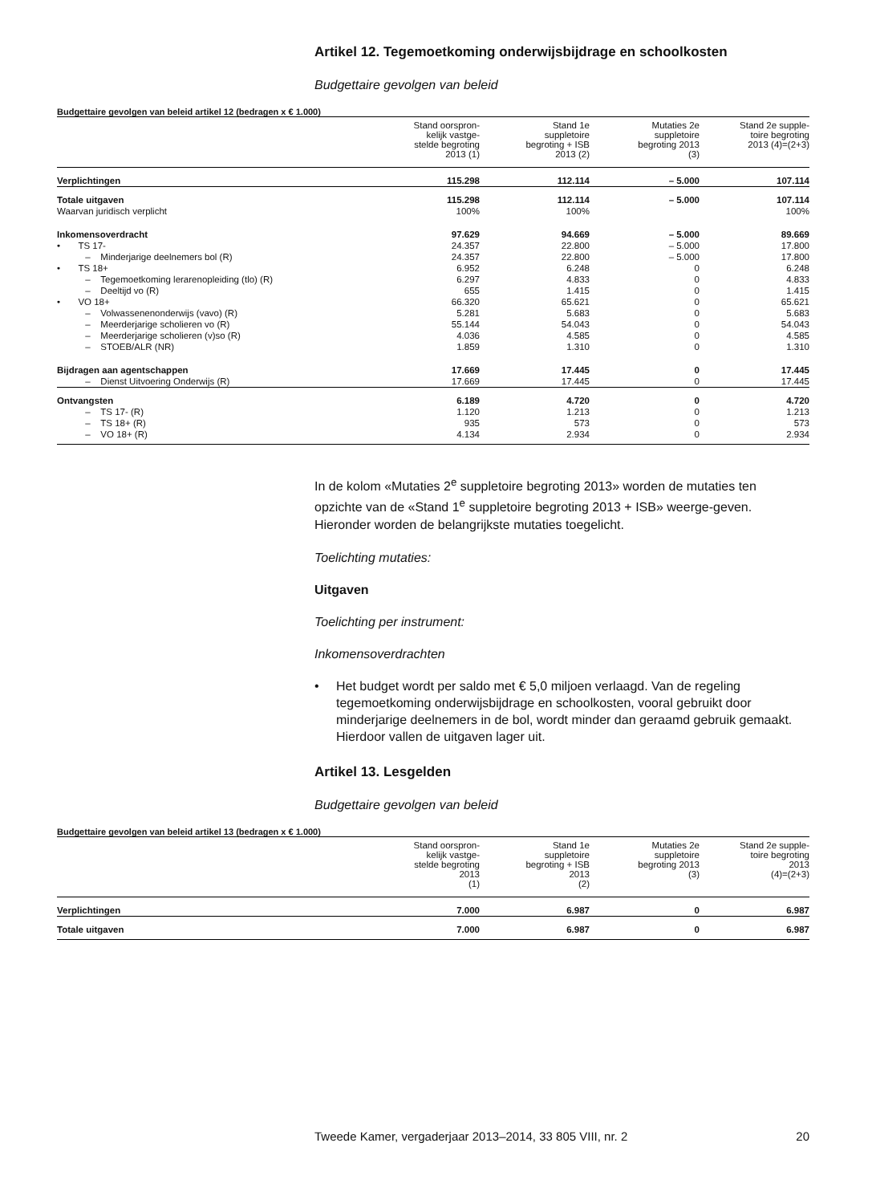Artikel 12. Tegemoetkoming onderwijsbijdrage en schoolkosten
Budgettaire gevolgen van beleid
Budgettaire gevolgen van beleid artikel 12 (bedragen x € 1.000)
| | Stand oorspron- kelijk vastge- stelde begroting 2013 (1) | Stand 1e suppletoire begroting + ISB 2013 (2) | Mutaties 2e suppletoire begroting 2013 (3) | Stand 2e supple- toire begroting 2013 (4)=(2+3) |
| --- | --- | --- | --- | --- |
| Verplichtingen | 115.298 | 112.114 | – 5.000 | 107.114 |
| Totale uitgaven | 115.298 | 112.114 | – 5.000 | 107.114 |
| Waarvan juridisch verplicht | 100% | 100% | | 100% |
| Inkomensoverdracht | 97.629 | 94.669 | – 5.000 | 89.669 |
| • TS 17- | 24.357 | 22.800 | – 5.000 | 17.800 |
| – Minderjarige deelnemers bol (R) | 24.357 | 22.800 | – 5.000 | 17.800 |
| • TS 18+ | 6.952 | 6.248 | 0 | 6.248 |
| – Tegemoetkoming lerarenopleiding (tlo) (R) | 6.297 | 4.833 | 0 | 4.833 |
| – Deeltijd vo (R) | 655 | 1.415 | 0 | 1.415 |
| • VO 18+ | 66.320 | 65.621 | 0 | 65.621 |
| – Volwassenenonderwijs (vavo) (R) | 5.281 | 5.683 | 0 | 5.683 |
| – Meerderjarige scholieren vo (R) | 55.144 | 54.043 | 0 | 54.043 |
| – Meerderjarige scholieren (v)so (R) | 4.036 | 4.585 | 0 | 4.585 |
| – STOEB/ALR (NR) | 1.859 | 1.310 | 0 | 1.310 |
| Bijdragen aan agentschappen | 17.669 | 17.445 | 0 | 17.445 |
| – Dienst Uitvoering Onderwijs (R) | 17.669 | 17.445 | 0 | 17.445 |
| Ontvangsten | 6.189 | 4.720 | 0 | 4.720 |
| – TS 17- (R) | 1.120 | 1.213 | 0 | 1.213 |
| – TS 18+ (R) | 935 | 573 | 0 | 573 |
| – VO 18+ (R) | 4.134 | 2.934 | 0 | 2.934 |
In de kolom «Mutaties 2<sup>e</sup> suppletoire begroting 2013» worden de mutaties ten opzichte van de «Stand 1<sup>e</sup> suppletoire begroting 2013 + ISB» weerge-geven. Hieronder worden de belangrijkste mutaties toegelicht.
Toelichting mutaties:
Uitgaven
Toelichting per instrument:
Inkomensoverdrachten
• Het budget wordt per saldo met € 5,0 miljoen verlaagd. Van de regeling tegemoetkoming onderwijsbijdrage en schoolkosten, vooral gebruikt door minderjarige deelnemers in de bol, wordt minder dan geraamd gebruik gemaakt. Hierdoor vallen de uitgaven lager uit.
Artikel 13. Lesgelden
Budgettaire gevolgen van beleid
Budgettaire gevolgen van beleid artikel 13 (bedragen x € 1.000)
| | Stand oorspron- kelijk vastge- stelde begroting 2013 (1) | Stand 1e suppletoire begroting + ISB 2013 (2) | Mutaties 2e suppletoire begroting 2013 (3) | Stand 2e supple- toire begroting 2013 (4)=(2+3) |
| --- | --- | --- | --- | --- |
| Verplichtingen | 7.000 | 6.987 | 0 | 6.987 |
| Totale uitgaven | 7.000 | 6.987 | 0 | 6.987 |
Tweede Kamer, vergaderjaar 2013–2014, 33 805 VIII, nr. 2 20